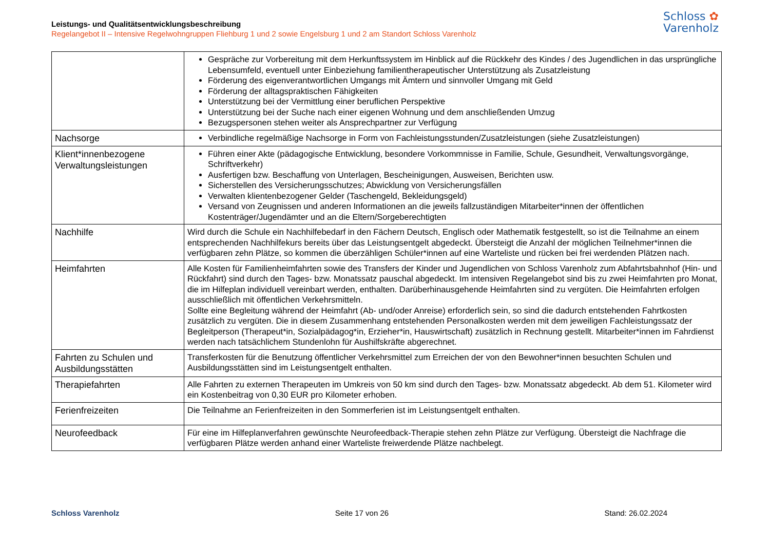Leistungs- und Qualitätsentwicklungsbeschreibung
Regelangebot II – Intensive Regelwohngruppen Fliehburg 1 und 2 sowie Engelsburg 1 und 2 am Standort Schloss Varenholz
Schloss ✿
Varenholz
| | Gespräche zur Vorbereitung mit dem Herkunftssystem im Hinblick auf die Rückkehr des Kindes / des Jugendlichen in das ursprüngliche Lebensumfeld, eventuell unter Einbeziehung familientherapeutischer Unterstützung als Zusatzleistung Förderung des eigenverantwortlichen Umgangs mit Ämtern und sinnvoller Umgang mit Geld Förderung der alltagspraktischen Fähigkeiten Unterstützung bei der Vermittlung einer beruflichen Perspektive Unterstützung bei der Suche nach einer eigenen Wohnung und dem anschließenden Umzug Bezugspersonen stehen weiter als Ansprechpartner zur Verfügung |
| Nachsorge | Verbindliche regelmäßige Nachsorge in Form von Fachleistungsstunden/Zusatzleistungen (siehe Zusatzleistungen) |
| Klient*innenbezogene Verwaltungsleistungen | Führen einer Akte (pädagogische Entwicklung, besondere Vorkommnisse in Familie, Schule, Gesundheit, Verwaltungsvorgänge, Schriftverkehr) Ausfertigen bzw. Beschaffung von Unterlagen, Bescheinigungen, Ausweisen, Berichten usw. Sicherstellen des Versicherungsschutzes; Abwicklung von Versicherungsfällen Verwalten klientenbezogener Gelder (Taschengeld, Bekleidungsgeld) Versand von Zeugnissen und anderen Informationen an die jeweils fallzuständigen Mitarbeiter*innen der öffentlichen Kostenträger/Jugendämter und an die Eltern/Sorgeberechtigten |
| Nachhilfe | Wird durch die Schule ein Nachhilfebedarf in den Fächern Deutsch, Englisch oder Mathematik festgestellt, so ist die Teilnahme an einem entsprechenden Nachhilfekurs bereits über das Leistungsentgelt abgedeckt. Übersteigt die Anzahl der möglichen Teilnehmer*innen die verfügbaren zehn Plätze, so kommen die überzähligen Schüler*innen auf eine Warteliste und rücken bei frei werdenden Plätzen nach. |
| Heimfahrten | Alle Kosten für Familienheimfahrten sowie des Transfers der Kinder und Jugendlichen von Schloss Varenholz zum Abfahrtsbahnhof (Hin- und Rückfahrt) sind durch den Tages- bzw. Monatssatz pauschal abgedeckt. Im intensiven Regelangebot sind bis zu zwei Heimfahrten pro Monat, die im Hilfeplan individuell vereinbart werden, enthalten. Darüberhinausgehende Heimfahrten sind zu vergüten. Die Heimfahrten erfolgen ausschließlich mit öffentlichen Verkehrsmitteln. Sollte eine Begleitung während der Heimfahrt (Ab- und/oder Anreise) erforderlich sein, so sind die dadurch entstehenden Fahrtkosten zusätzlich zu vergüten. Die in diesem Zusammenhang entstehenden Personalkosten werden mit dem jeweiligen Fachleistungssatz der Begleitperson (Therapeut*in, Sozialpädagog*in, Erzieher*in, Hauswirtschaft) zusätzlich in Rechnung gestellt. Mitarbeiter*innen im Fahrdienst werden nach tatsächlichem Stundenlohn für Aushilfskräfte abgerechnet. |
| Fahrten zu Schulen und Ausbildungsstätten | Transferkosten für die Benutzung öffentlicher Verkehrsmittel zum Erreichen der von den Bewohner*innen besuchten Schulen und Ausbildungsstätten sind im Leistungsentgelt enthalten. |
| Therapiefahrten | Alle Fahrten zu externen Therapeuten im Umkreis von 50 km sind durch den Tages- bzw. Monatssatz abgedeckt. Ab dem 51. Kilometer wird ein Kostenbeitrag von 0,30 EUR pro Kilometer erhoben. |
| Ferienfreizeiten | Die Teilnahme an Ferienfreizeiten in den Sommerferien ist im Leistungsentgelt enthalten. |
| Neurofeedback | Für eine im Hilfeplanverfahren gewünschte Neurofeedback-Therapie stehen zehn Plätze zur Verfügung. Übersteigt die Nachfrage die verfügbaren Plätze werden anhand einer Warteliste freiwerdende Plätze nachbelegt. |
Schloss Varenholz Seite 17 von 26 Stand: 26.02.2024